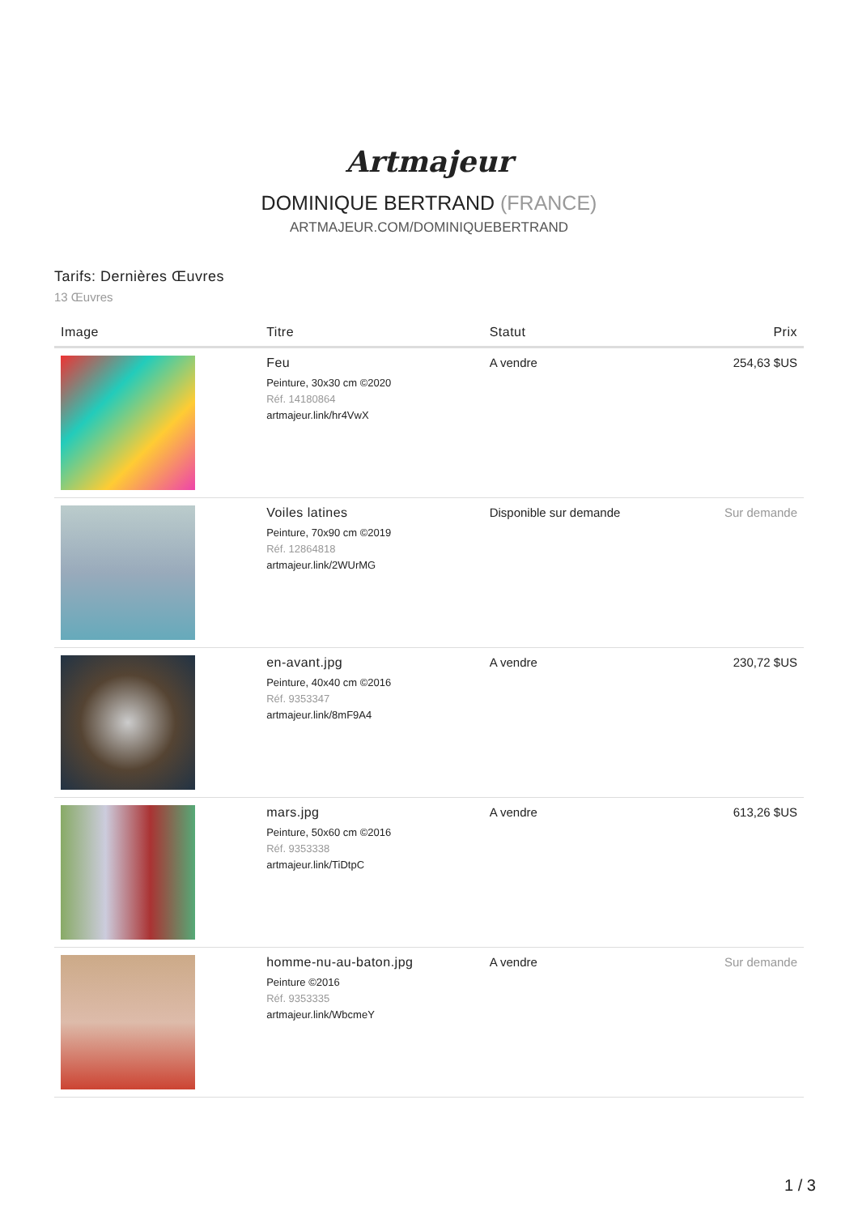Artmajeur
DOMINIQUE BERTRAND (FRANCE)
ARTMAJEUR.COM/DOMINIQUEBERTRAND
Tarifs: Dernières Œuvres
13 Œuvres
| Image | Titre | Statut | Prix |
| --- | --- | --- | --- |
| | Feu Peinture, 30x30 cm ©2020 Réf. 14180864 artmajeur.link/hr4VwX | A vendre | 254,63 $US |
| | Voiles latines Peinture, 70x90 cm ©2019 Réf. 12864818 artmajeur.link/2WUrMG | Disponible sur demande | Sur demande |
| | en-avant.jpg Peinture, 40x40 cm ©2016 Réf. 9353347 artmajeur.link/8mF9A4 | A vendre | 230,72 $US |
| | mars.jpg Peinture, 50x60 cm ©2016 Réf. 9353338 artmajeur.link/TiDtpC | A vendre | 613,26 $US |
| | homme-nu-au-baton.jpg Peinture ©2016 Réf. 9353335 artmajeur.link/WbcmeY | A vendre | Sur demande |
1 / 3